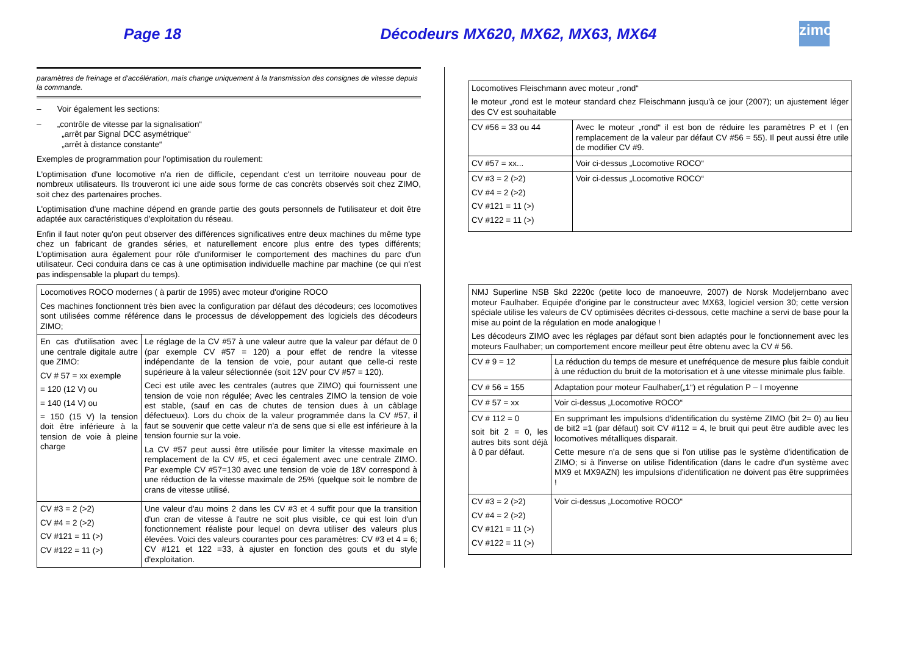Page 18 Décodeurs MX620, MX62, MX63, MX64
zimo
paramètres de freinage et d'accélération, mais change uniquement à la transmission des consignes de vitesse depuis la commande.
– Voir également les sections:
– „contrôle de vitesse par la signalisation“
„arrêt par Signal DCC asymétrique“
„arrêt à distance constante“
Exemples de programmation pour l'optimisation du roulement:
L'optimisation d'une locomotive n'a rien de difficile, cependant c'est un territoire nouveau pour de nombreux utilisateurs. Ils trouveront ici une aide sous forme de cas concrèts observés soit chez ZIMO, soit chez des partenaires proches.
L'optimisation d'une machine dépend en grande partie des gouts personnels de l'utilisateur et doit être adaptée aux caractéristiques d'exploitation du réseau.
Enfin il faut noter qu'on peut observer des différences significatives entre deux machines du même type chez un fabricant de grandes séries, et naturellement encore plus entre des types différents; L'optimisation aura également pour rôle d'uniformiser le comportement des machines du parc d'un utilisateur. Ceci conduira dans ce cas à une optimisation individuelle machine par machine (ce qui n'est pas indispensable la plupart du temps).
| Locomotives ROCO modernes ( à partir de 1995) avec moteur d'origine ROCO Ces machines fonctionnent très bien avec la configuration par défaut des décodeurs; ces locomotives sont utilisées comme référence dans le processus de développement des logiciels des décodeurs ZIMO; | |
| En cas d'utilisation avec une centrale digitale autre que ZIMO: CV # 57 = xx exemple = 120 (12 V) ou = 140 (14 V) ou = 150 (15 V) la tension doit être inférieure à la tension de voie à pleine charge | Le réglage de la CV #57 à une valeur autre que la valeur par défaut de 0 (par exemple CV #57 = 120) a pour effet de rendre la vitesse indépendante de la tension de voie, pour autant que celle-ci reste supérieure à la valeur sélectionnée (soit 12V pour CV #57 = 120). Ceci est utile avec les centrales (autres que ZIMO) qui fournissent une tension de voie non régulée; Avec les centrales ZIMO la tension de voie est stable, (sauf en cas de chutes de tension dues à un câblage défectueux). Lors du choix de la valeur programmée dans la CV #57, il faut se souvenir que cette valeur n'a de sens que si elle est inférieure à la tension fournie sur la voie. La CV #57 peut aussi être utilisée pour limiter la vitesse maximale en remplacement de la CV #5, et ceci également avec une centrale ZIMO. Par exemple CV #57=130 avec une tension de voie de 18V correspond à une réduction de la vitesse maximale de 25% (quelque soit le nombre de crans de vitesse utilisé. |
| CV #3 = 2 (>2) CV #4 = 2 (>2) CV #121 = 11 (>) CV #122 = 11 (>) | Une valeur d'au moins 2 dans les CV #3 et 4 suffit pour que la transition d'un cran de vitesse à l'autre ne soit plus visible, ce qui est loin d'un fonctionnement réaliste pour lequel on devra utiliser des valeurs plus élevées. Voici des valeurs courantes pour ces paramètres: CV #3 et 4 = 6; CV #121 et 122 =33, à ajuster en fonction des gouts et du style d'exploitation. |
| Locomotives Fleischmann avec moteur „rond“ le moteur „rond est le moteur standard chez Fleischmann jusqu'à ce jour (2007); un ajustement léger des CV est souhaitable | |
| CV #56 = 33 ou 44 | Avec le moteur „rond“ il est bon de réduire les paramètres P et I (en remplacement de la valeur par défaut CV #56 = 55). Il peut aussi être utile de modifier CV #9. |
| CV #57 = xx... | Voir ci-dessus „Locomotive ROCO“ |
| CV #3 = 2 (>2) CV #4 = 2 (>2) CV #121 = 11 (>) CV #122 = 11 (>) | Voir ci-dessus „Locomotive ROCO“ |
| NMJ Superline NSB Skd 2220c (petite loco de manoeuvre, 2007) de Norsk Modeljernbano avec moteur Faulhaber. Equipée d'origine par le constructeur avec MX63, logiciel version 30; cette version spéciale utilise les valeurs de CV optimisées décrites ci-dessous, cette machine a servi de base pour la mise au point de la régulation en mode analogique ! Les décodeurs ZIMO avec les réglages par défaut sont bien adaptés pour le fonctionnement avec les moteurs Faulhaber; un comportement encore meilleur peut être obtenu avec la CV # 56. | |
| CV # 9 = 12 | La réduction du temps de mesure et unefréquence de mesure plus faible conduit à une réduction du bruit de la motorisation et à une vitesse minimale plus faible. |
| CV # 56 = 155 | Adaptation pour moteur Faulhaber(„1“) et régulation P – I moyenne |
| CV # 57 = xx | Voir ci-dessus „Locomotive ROCO“ |
| CV # 112 = 0 soit bit 2 = 0, les autres bits sont déjà à 0 par défaut. | En supprimant les impulsions d'identification du système ZIMO (bit 2= 0) au lieu de bit2 =1 (par défaut) soit CV #112 = 4, le bruit qui peut être audible avec les locomotives métalliques disparait. Cette mesure n'a de sens que si l'on utilise pas le système d'identification de ZIMO; si à l'inverse on utilise l'identification (dans le cadre d'un système avec MX9 et MX9AZN) les impulsions d'identification ne doivent pas être supprimées ! |
| CV #3 = 2 (>2) CV #4 = 2 (>2) CV #121 = 11 (>) CV #122 = 11 (>) | Voir ci-dessus „Locomotive ROCO“ |